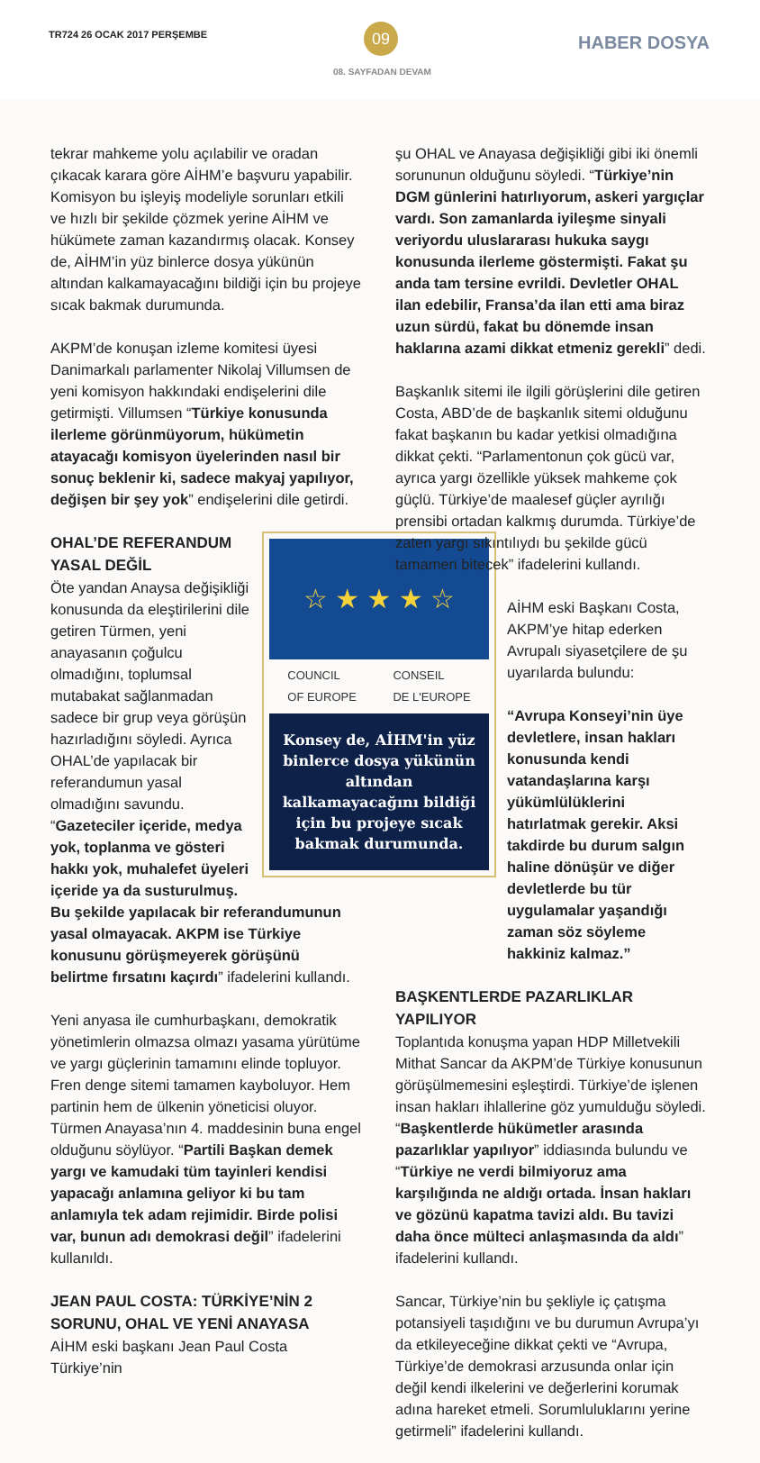TR724 26 OCAK 2017 PERŞEMBE 09
08. SAYFADAN DEVAM
HABER DOSYA
tekrar mahkeme yolu açılabilir ve oradan çıkacak karara göre AİHM’e başvuru yapabilir. Komisyon bu işleyiş modeliyle sorunları etkili ve hızlı bir şekilde çözmek yerine AİHM ve hükümete zaman kazandırmış olacak. Konsey de, AİHM’in yüz binlerce dosya yükünün altından kalkamayacağını bildiği için bu projeye sıcak bakmak durumunda.
AKPM’de konuşan izleme komitesi üyesi Danimarkalı parlamenter Nikolaj Villumsen de yeni komisyon hakkındaki endişelerini dile getirmişti. Villumsen “Türkiye konusunda ilerleme görünmüyorum, hükümetin atayacağı komisyon üyelerinden nasıl bir sonuç beklenir ki, sadece makyaj yapılıyor, değişen bir şey yok” endişelerini dile getirdi.
☆ ★ ★ ★ ☆
COUNCIL
OF EUROPE CONSEIL
DE L'EUROPE
Konsey de, AİHM'in yüz binlerce dosya yükünün altından kalkamayacağını bildiği için bu projeye sıcak bakmak durumunda.
OHAL’DE REFERANDUM YASAL DEĞİL
Öte yandan Anaysa değişikliği konusunda da eleştirilerini dile getiren Türmen, yeni anayasanın çoğulcu olmadığını, toplumsal mutabakat sağlanmadan sadece bir grup veya görüşün hazırladığını söyledi. Ayrıca OHAL’de yapılacak bir referandumun yasal olmadığını savundu. “Gazeteciler içeride, medya yok, toplanma ve gösteri hakkı yok, muhalefet üyeleri içeride ya da susturulmuş. Bu şekilde yapılacak bir referandumunun yasal olmayacak. AKPM ise Türkiye konusunu görüşmeyerek görüşünü belirtme fırsatını kaçırdı” ifadelerini kullandı.
Yeni anyasa ile cumhurbaşkanı, demokratik yönetimlerin olmazsa olmazı yasama yürütüme ve yargı güçlerinin tamamını elinde topluyor. Fren denge sitemi tamamen kayboluyor. Hem partinin hem de ülkenin yöneticisi oluyor. Türmen Anayasa’nın 4. maddesinin buna engel olduğunu söylüyor. “Partili Başkan demek yargı ve kamudaki tüm tayinleri kendisi yapacağı anlamına geliyor ki bu tam anlamıyla tek adam rejimidir. Birde polisi var, bunun adı demokrasi değil” ifadelerini kullanıldı.
JEAN PAUL COSTA: TÜRKİYE’NİN 2 SORUNU, OHAL VE YENİ ANAYASA
AİHM eski başkanı Jean Paul Costa Türkiye’nin
şu OHAL ve Anayasa değişikliği gibi iki önemli sorununun olduğunu söyledi. “Türkiye’nin DGM günlerini hatırlıyorum, askeri yargıçlar vardı. Son zamanlarda iyileşme sinyali veriyordu uluslararası hukuka saygı konusunda ilerleme göstermişti. Fakat şu anda tam tersine evrildi. Devletler OHAL ilan edebilir, Fransa’da ilan etti ama biraz uzun sürdü, fakat bu dönemde insan haklarına azami dikkat etmeniz gerekli” dedi.
Başkanlık sitemi ile ilgili görüşlerini dile getiren Costa, ABD’de de başkanlık sitemi olduğunu fakat başkanın bu kadar yetkisi olmadığına dikkat çekti. “Parlamentonun çok gücü var, ayrıca yargı özellikle yüksek mahkeme çok güçlü. Türkiye’de maalesef güçler ayrılığı prensibi ortadan kalkmış durumda. Türkiye’de zaten yargı sıkıntılıydı bu şekilde gücü tamamen bitecek” ifadelerini kullandı.
AİHM eski Başkanı Costa, AKPM’ye hitap ederken Avrupalı siyasetçilere de şu uyarılarda bulundu:
“Avrupa Konseyi’nin üye devletlere, insan hakları konusunda kendi vatandaşlarına karşı yükümlülüklerini hatırlatmak gerekir. Aksi takdirde bu durum salgın haline dönüşür ve diğer devletlerde bu tür uygulamalar yaşandığı zaman söz söyleme hakkiniz kalmaz.”
BAŞKENTLERDE PAZARLIKLAR YAPILIYOR
Toplantıda konuşma yapan HDP Milletvekili Mithat Sancar da AKPM’de Türkiye konusunun görüşülmemesini eşleştirdi. Türkiye’de işlenen insan hakları ihlallerine göz yumulduğu söyledi. “Başkentlerde hükümetler arasında pazarlıklar yapılıyor” iddiasında bulundu ve “Türkiye ne verdi bilmiyoruz ama karşılığında ne aldığı ortada. İnsan hakları ve gözünü kapatma tavizi aldı. Bu tavizi daha önce mülteci anlaşmasında da aldı” ifadelerini kullandı.
Sancar, Türkiye’nin bu şekliyle iç çatışma potansiyeli taşıdığını ve bu durumun Avrupa’yı da etkileyeceğine dikkat çekti ve “Avrupa, Türkiye’de demokrasi arzusunda onlar için değil kendi ilkelerini ve değerlerini korumak adına hareket etmeli. Sorumluluklarını yerine getirmeli” ifadelerini kullandı.